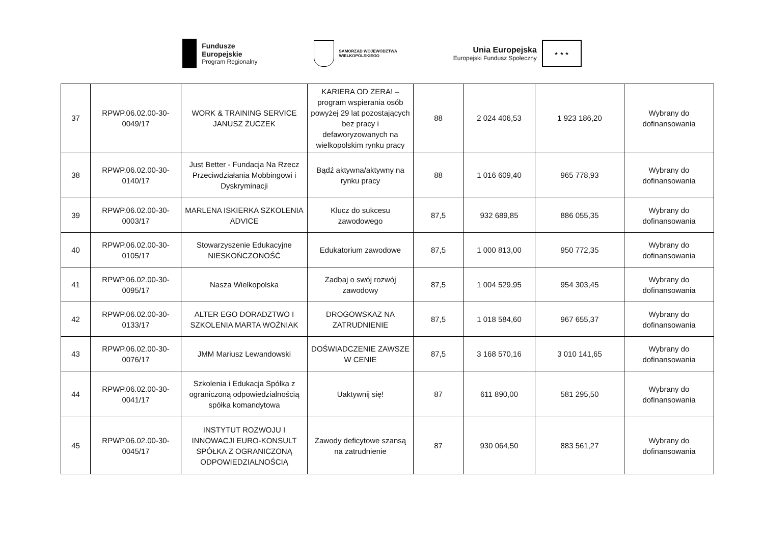Fundusze
Europejskie
Program Regionalny
SAMORZĄD WOJEWÓDZTWA
WIELKOPOLSKIEGO
Unia Europejska
Europejski Fundusz Społeczny
★ ★ ★
| 37 | RPWP.06.02.00-30-0049/17 | WORK & TRAINING SERVICE JANUSZ ŻUCZEK | KARIERA OD ZERA! – program wspierania osób powyżej 29 lat pozostających bez pracy i defaworyzowanych na wielkopolskim rynku pracy | 88 | 2 024 406,53 | 1 923 186,20 | Wybrany do dofinansowania |
| 38 | RPWP.06.02.00-30-0140/17 | Just Better - Fundacja Na Rzecz Przeciwdziałania Mobbingowi i Dyskryminacji | Bądź aktywna/aktywny na rynku pracy | 88 | 1 016 609,40 | 965 778,93 | Wybrany do dofinansowania |
| 39 | RPWP.06.02.00-30-0003/17 | MARLENA ISKIERKA SZKOLENIA ADVICE | Klucz do sukcesu zawodowego | 87,5 | 932 689,85 | 886 055,35 | Wybrany do dofinansowania |
| 40 | RPWP.06.02.00-30-0105/17 | Stowarzyszenie Edukacyjne NIESKOŃCZONOŚĆ | Edukatorium zawodowe | 87,5 | 1 000 813,00 | 950 772,35 | Wybrany do dofinansowania |
| 41 | RPWP.06.02.00-30-0095/17 | Nasza Wielkopolska | Zadbaj o swój rozwój zawodowy | 87,5 | 1 004 529,95 | 954 303,45 | Wybrany do dofinansowania |
| 42 | RPWP.06.02.00-30-0133/17 | ALTER EGO DORADZTWO I SZKOLENIA MARTA WOŹNIAK | DROGOWSKAZ NA ZATRUDNIENIE | 87,5 | 1 018 584,60 | 967 655,37 | Wybrany do dofinansowania |
| 43 | RPWP.06.02.00-30-0076/17 | JMM Mariusz Lewandowski | DOŚWIADCZENIE ZAWSZE W CENIE | 87,5 | 3 168 570,16 | 3 010 141,65 | Wybrany do dofinansowania |
| 44 | RPWP.06.02.00-30-0041/17 | Szkolenia i Edukacja Spółka z ograniczoną odpowiedzialnością spółka komandytowa | Uaktywnij się! | 87 | 611 890,00 | 581 295,50 | Wybrany do dofinansowania |
| 45 | RPWP.06.02.00-30-0045/17 | INSTYTUT ROZWOJU I INNOWACJI EURO-KONSULT SPÓŁKA Z OGRANICZONĄ ODPOWIEDZIALNOŚCIĄ | Zawody deficytowe szansą na zatrudnienie | 87 | 930 064,50 | 883 561,27 | Wybrany do dofinansowania |